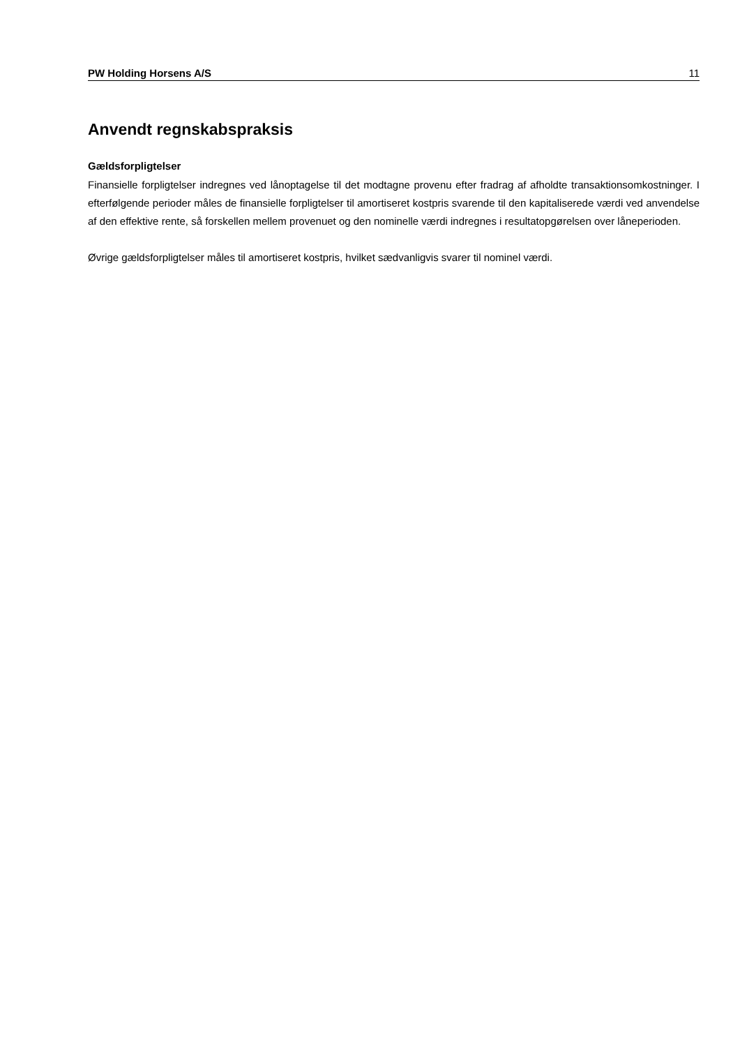PW Holding Horsens A/S 11
Anvendt regnskabspraksis
Gældsforpligtelser
Finansielle forpligtelser indregnes ved lånoptagelse til det modtagne provenu efter fradrag af afholdte transaktionsomkostninger. I efterfølgende perioder måles de finansielle forpligtelser til amortiseret kostpris svarende til den kapitaliserede værdi ved anvendelse af den effektive rente, så forskellen mellem provenuet og den nominelle værdi indregnes i resultatopgørelsen over låneperioden.
Øvrige gældsforpligtelser måles til amortiseret kostpris, hvilket sædvanligvis svarer til nominel værdi.